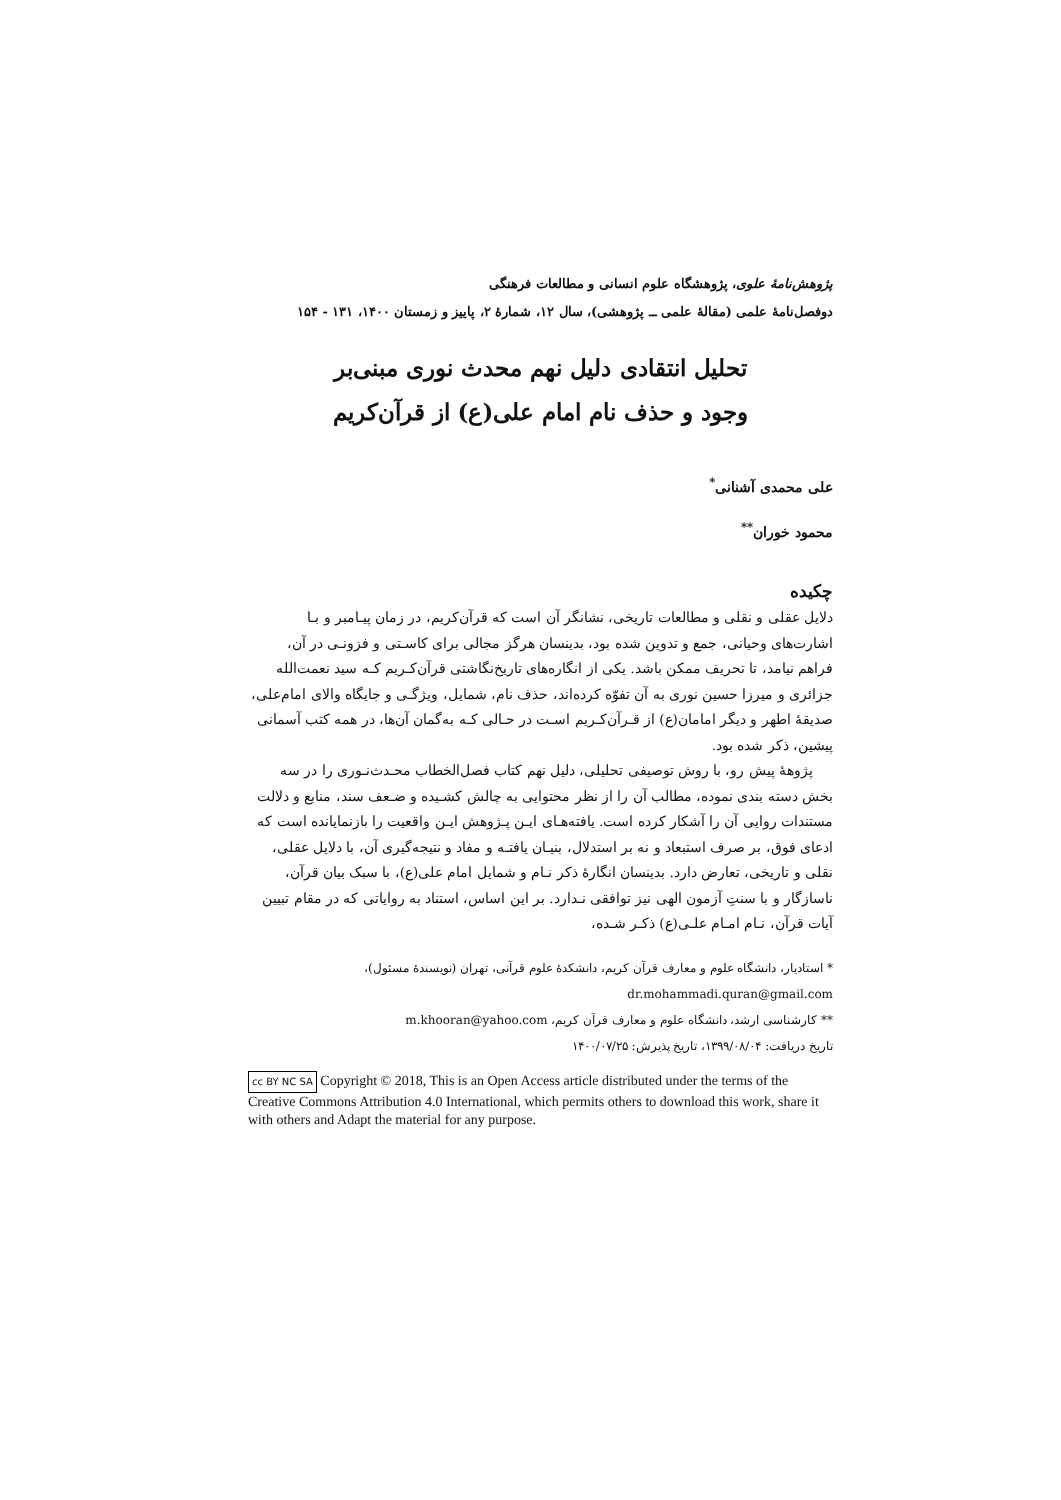پژوهش‌نامهٔ علوی، پژوهشگاه علوم انسانی و مطالعات فرهنگی
دوفصل‌نامهٔ علمی (مقالهٔ علمی ــ پژوهشی)، سال ۱۲، شمارهٔ ۲، پاییز و زمستان ۱۴۰۰، ۱۳۱ - ۱۵۴
تحلیل انتقادی دلیل نهم محدث نوری مبنی‌بر
وجود و حذف نام امام علی(ع) از قرآن‌کریم
علی محمدی آشنانی<sup>*</sup>
محمود خوران<sup>**</sup>
چکیده
دلایل عقلی و نقلی و مطالعات تاریخی، نشانگر آن است که قرآن‌کریم، در زمان پیـامبر و بـا اشارت‌های وحیانی، جمع و تدوین شده بود، بدینسان هرگز مجالی برای کاسـتی و فزونـی در آن، فراهم نیامد، تا تحریف ممکن باشد. یکی از انگاره‌های تاریخ‌نگاشتی قرآن‌کـریم کـه سید نعمت‌الله جزائری و میرزا حسین نوری به آن تفوّه کرده‌اند، حذف نام، شمایل، ویژگـی و جایگاه والای امام‌علی، صدیقهٔ اطهر و دیگر امامان(ع) از قـرآن‌کـریم اسـت در حـالی کـه به‌گمان آن‌ها، در همه کتب آسمانی پیشین، ذکر شده بود.
پژوهۀ پیش رو، با روش توصیفی تحلیلی، دلیل نهم کتاب فصل‌الخطاب محـدث‌نـوری را در سه بخش دسته بندی نموده، مطالب آن را از نظر محتوایی به چالش کشـیده و ضـعف سند، منابع و دلالت مستندات روایی آن را آشکار کرده است. یافته‌هـای ایـن پـژوهش ایـن واقعیت را بازنمایانده است که ادعای فوق، بر صرف استبعاد و نه بر استدلال، بنیـان یافتـه و مفاد و نتیجه‌گیری آن، با دلایل عقلی، نقلی و تاریخی، تعارض دارد. بدینسان انگارهٔ ذکر نـام و شمایل امام علی(ع)، با سبک بیان قرآن، ناسازگار و با سنتِ آزمون الهی نیز توافقی نـدارد. بر این اساس، استناد به روایاتی که در مقام تبیین آیات قرآن، نـام امـام علـی(ع) ذکـر شـده،
* استادیار، دانشگاه علوم و معارف قرآن کریم، دانشکدهٔ علوم قرآنی، تهران (نویسندهٔ مسئول)،
dr.mohammadi.quran@gmail.com
** کارشناسی ارشد، دانشگاه علوم و معارف قرآن کریم، m.khooran@yahoo.com
تاریخ دریافت: ۱۳۹۹/۰۸/۰۴، تاریخ پذیرش: ۱۴۰۰/۰۷/۲۵
cc BY NC SA Copyright © 2018, This is an Open Access article distributed under the terms of the Creative Commons Attribution 4.0 International, which permits others to download this work, share it with others and Adapt the material for any purpose.